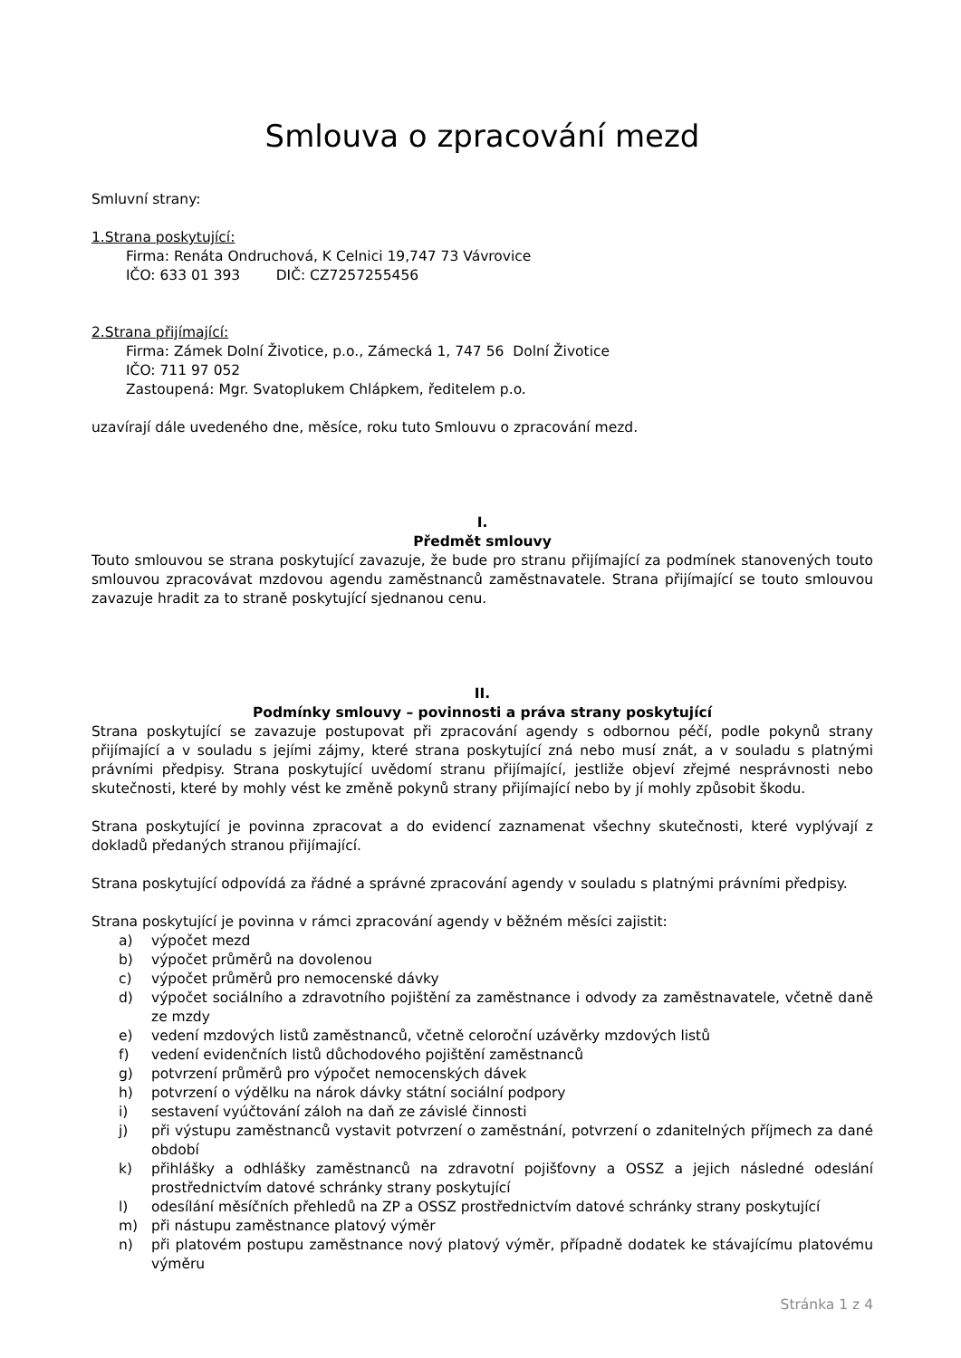Smlouva o zpracování mezd
Smluvní strany:
1.Strana poskytující:
Firma: Renáta Ondruchová, K Celnici 19,747 73 Vávrovice
IČO: 633 01 393 DIČ: CZ7257255456
2.Strana přijímající:
Firma: Zámek Dolní Životice, p.o., Zámecká 1, 747 56 Dolní Životice
IČO: 711 97 052
Zastoupená: Mgr. Svatoplukem Chlápkem, ředitelem p.o.
uzavírají dále uvedeného dne, měsíce, roku tuto Smlouvu o zpracování mezd.
I.
Předmět smlouvy
Touto smlouvou se strana poskytující zavazuje, že bude pro stranu přijímající za podmínek stanovených touto smlouvou zpracovávat mzdovou agendu zaměstnanců zaměstnavatele. Strana přijímající se touto smlouvou zavazuje hradit za to straně poskytující sjednanou cenu.
II.
Podmínky smlouvy – povinnosti a práva strany poskytující
Strana poskytující se zavazuje postupovat při zpracování agendy s odbornou péčí, podle pokynů strany přijímající a v souladu s jejími zájmy, které strana poskytující zná nebo musí znát, a v souladu s platnými právními předpisy. Strana poskytující uvědomí stranu přijímající, jestliže objeví zřejmé nesprávnosti nebo skutečnosti, které by mohly vést ke změně pokynů strany přijímající nebo by jí mohly způsobit škodu.
Strana poskytující je povinna zpracovat a do evidencí zaznamenat všechny skutečnosti, které vyplývají z dokladů předaných stranou přijímající.
Strana poskytující odpovídá za řádné a správné zpracování agendy v souladu s platnými právními předpisy.
Strana poskytující je povinna v rámci zpracování agendy v běžném měsíci zajistit:
a) výpočet mezd
b) výpočet průměrů na dovolenou
c) výpočet průměrů pro nemocenské dávky
d) výpočet sociálního a zdravotního pojištění za zaměstnance i odvody za zaměstnavatele, včetně daně ze mzdy
e) vedení mzdových listů zaměstnanců, včetně celoroční uzávěrky mzdových listů
f) vedení evidenčních listů důchodového pojištění zaměstnanců
g) potvrzení průměrů pro výpočet nemocenských dávek
h) potvrzení o výdělku na nárok dávky státní sociální podpory
i) sestavení vyúčtování záloh na daň ze závislé činnosti
j) při výstupu zaměstnanců vystavit potvrzení o zaměstnání, potvrzení o zdanitelných příjmech za dané období
k) přihlášky a odhlášky zaměstnanců na zdravotní pojišťovny a OSSZ a jejich následné odeslání prostřednictvím datové schránky strany poskytující
l) odesílání měsíčních přehledů na ZP a OSSZ prostřednictvím datové schránky strany poskytující
m) při nástupu zaměstnance platový výměr
n) při platovém postupu zaměstnance nový platový výměr, případně dodatek ke stávajícímu platovému výměru
Stránka 1 z 4